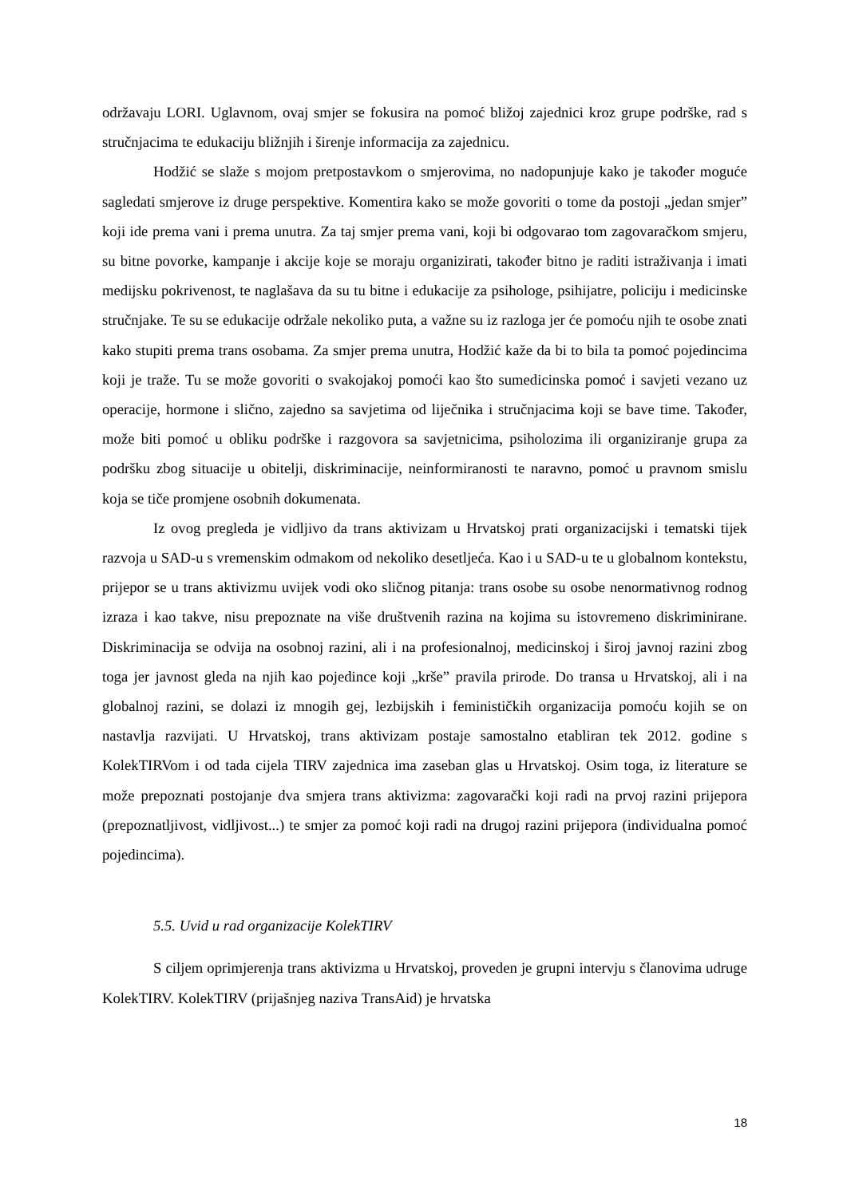održavaju LORI. Uglavnom, ovaj smjer se fokusira na pomoć bližoj zajednici kroz grupe podrške, rad s stručnjacima te edukaciju bližnjih i širenje informacija za zajednicu.
Hodžić se slaže s mojom pretpostavkom o smjerovima, no nadopunjuje kako je također moguće sagledati smjerove iz druge perspektive. Komentira kako se može govoriti o tome da postoji „jedan smjer” koji ide prema vani i prema unutra. Za taj smjer prema vani, koji bi odgovarao tom zagovaračkom smjeru, su bitne povorke, kampanje i akcije koje se moraju organizirati, također bitno je raditi istraživanja i imati medijsku pokrivenost, te naglašava da su tu bitne i edukacije za psihologe, psihijatre, policiju i medicinske stručnjake. Te su se edukacije održale nekoliko puta, a važne su iz razloga jer će pomoću njih te osobe znati kako stupiti prema trans osobama. Za smjer prema unutra, Hodžić kaže da bi to bila ta pomoć pojedincima koji je traže. Tu se može govoriti o svakojakoj pomoći kao što sumedicinska pomoć i savjeti vezano uz operacije, hormone i slično, zajedno sa savjetima od liječnika i stručnjacima koji se bave time. Također, može biti pomoć u obliku podrške i razgovora sa savjetnicima, psiholozima ili organiziranje grupa za podršku zbog situacije u obitelji, diskriminacije, neinformiranosti te naravno, pomoć u pravnom smislu koja se tiče promjene osobnih dokumenata.
Iz ovog pregleda je vidljivo da trans aktivizam u Hrvatskoj prati organizacijski i tematski tijek razvoja u SAD-u s vremenskim odmakom od nekoliko desetljeća. Kao i u SAD-u te u globalnom kontekstu, prijepor se u trans aktivizmu uvijek vodi oko sličnog pitanja: trans osobe su osobe nenormativnog rodnog izraza i kao takve, nisu prepoznate na više društvenih razina na kojima su istovremeno diskriminirane. Diskriminacija se odvija na osobnoj razini, ali i na profesionalnoj, medicinskoj i široj javnoj razini zbog toga jer javnost gleda na njih kao pojedince koji „krše” pravila prirode. Do transa u Hrvatskoj, ali i na globalnoj razini, se dolazi iz mnogih gej, lezbijskih i feminističkih organizacija pomoću kojih se on nastavlja razvijati. U Hrvatskoj, trans aktivizam postaje samostalno etabliran tek 2012. godine s KolekTIRVom i od tada cijela TIRV zajednica ima zaseban glas u Hrvatskoj. Osim toga, iz literature se može prepoznati postojanje dva smjera trans aktivizma: zagovarački koji radi na prvoj razini prijepora (prepoznatljivost, vidljivost...) te smjer za pomoć koji radi na drugoj razini prijepora (individualna pomoć pojedincima).
5.5. Uvid u rad organizacije KolekTIRV
S ciljem oprimjerenja trans aktivizma u Hrvatskoj, proveden je grupni intervju s članovima udruge KolekTIRV. KolekTIRV (prijašnjeg naziva TransAid) je hrvatska
18